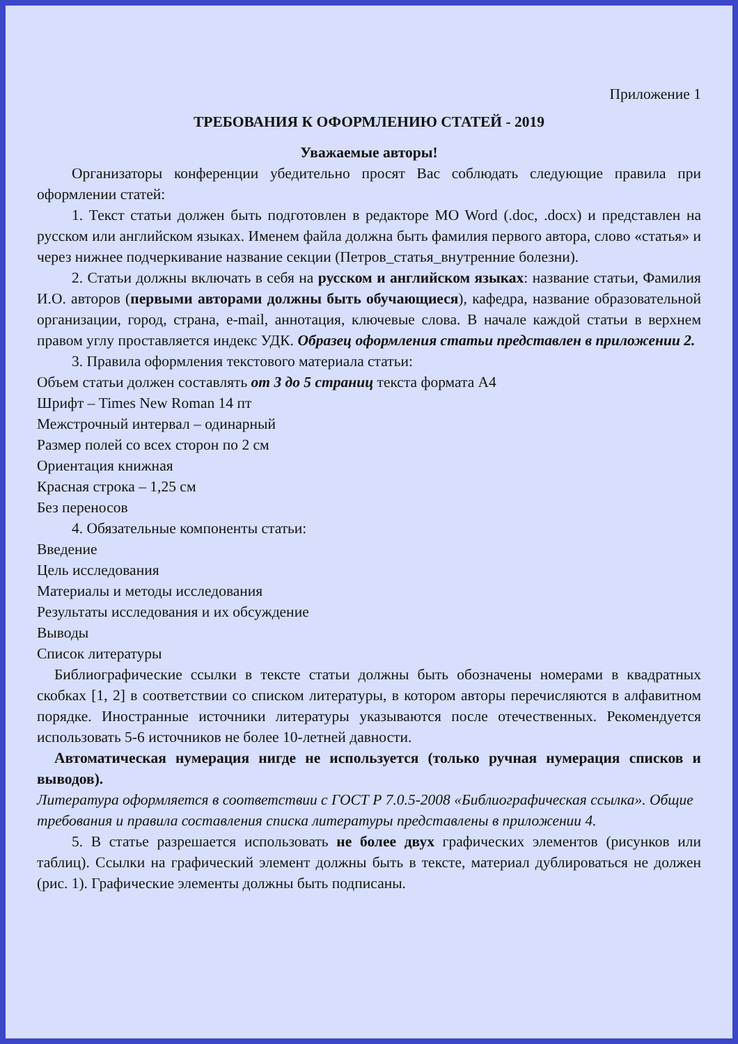Приложение 1
ТРЕБОВАНИЯ К ОФОРМЛЕНИЮ СТАТЕЙ - 2019
Уважаемые авторы!
Организаторы конференции убедительно просят Вас соблюдать следующие правила при оформлении статей:
1. Текст статьи должен быть подготовлен в редакторе MO Word (.doc, .docx) и представлен на русском или английском языках. Именем файла должна быть фамилия первого автора, слово «статья» и через нижнее подчеркивание название секции (Петров_статья_внутренние болезни).
2. Статьи должны включать в себя на русском и английском языках: название статьи, Фамилия И.О. авторов (первыми авторами должны быть обучающиеся), кафедра, название образовательной организации, город, страна, e-mail, аннотация, ключевые слова. В начале каждой статьи в верхнем правом углу проставляется индекс УДК. Образец оформления статьи представлен в приложении 2.
3. Правила оформления текстового материала статьи:
Объем статьи должен составлять от 3 до 5 страниц текста формата А4
Шрифт – Times New Roman 14 пт
Межстрочный интервал – одинарный
Размер полей со всех сторон по 2 см
Ориентация книжная
Красная строка – 1,25 см
Без переносов
4. Обязательные компоненты статьи:
Введение
Цель исследования
Материалы и методы исследования
Результаты исследования и их обсуждение
Выводы
Список литературы
Библиографические ссылки в тексте статьи должны быть обозначены номерами в квадратных скобках [1, 2] в соответствии со списком литературы, в котором авторы перечисляются в алфавитном порядке. Иностранные источники литературы указываются после отечественных. Рекомендуется использовать 5-6 источников не более 10-летней давности.
Автоматическая нумерация нигде не используется (только ручная нумерация списков и выводов).
Литература оформляется в соответствии с ГОСТ Р 7.0.5-2008 «Библиографическая ссылка». Общие требования и правила составления списка литературы представлены в приложении 4.
5. В статье разрешается использовать не более двух графических элементов (рисунков или таблиц). Ссылки на графический элемент должны быть в тексте, материал дублироваться не должен (рис. 1). Графические элементы должны быть подписаны.